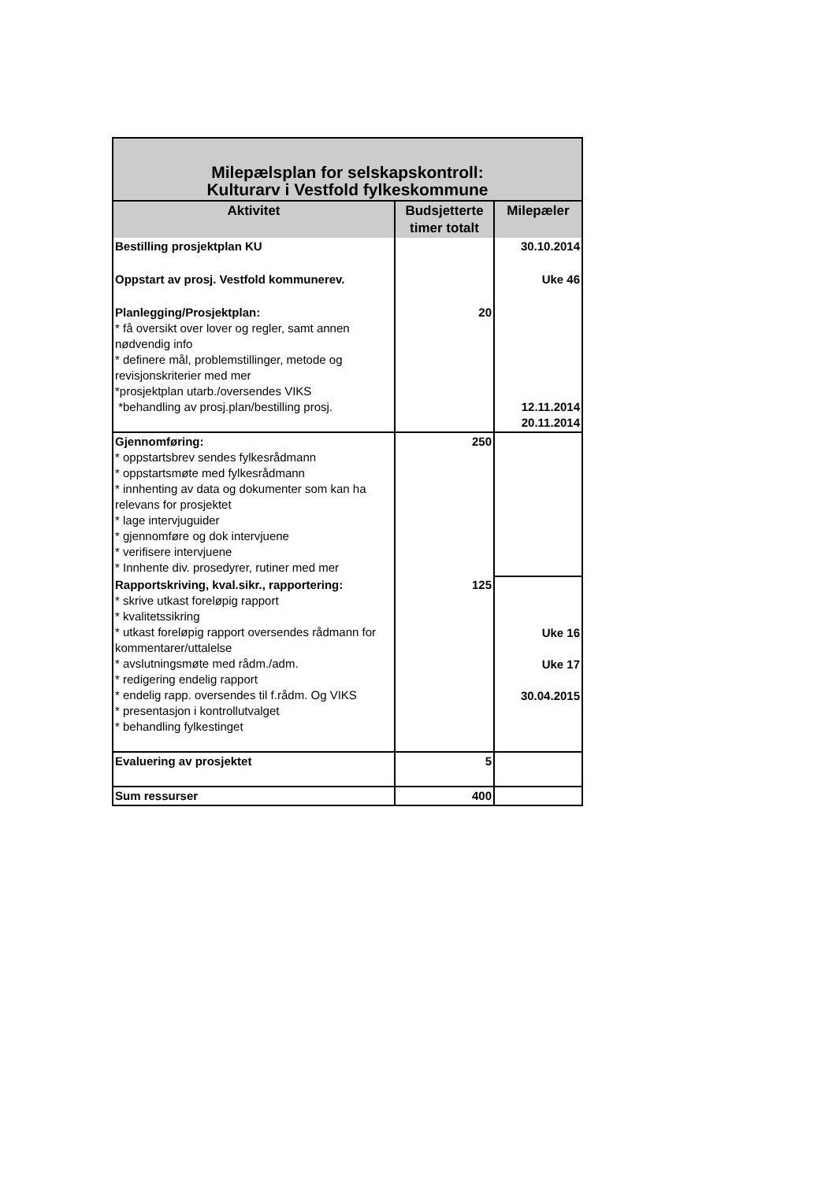| Milepælsplan for selskapskontroll: Kulturarv i Vestfold fylkeskommune | | |
| --- | --- | --- |
| Aktivitet | Budsjetterte timer totalt | Milepæler |
| Bestilling prosjektplan KU | | 30.10.2014 |
| Oppstart av prosj. Vestfold kommunerev. | | Uke 46 |
| Planlegging/Prosjektplan: * få oversikt over lover og regler, samt annen nødvendig info * definere mål, problemstillinger, metode og revisjonskriterier med mer *prosjektplan utarb./oversendes VIKS *behandling av prosj.plan/bestilling prosj. | 20 | 12.11.2014 20.11.2014 |
| Gjennomføring: * oppstartsbrev sendes fylkesrådmann * oppstartsmøte med fylkesrådmann * innhenting av data og dokumenter som kan ha relevans for prosjektet * lage intervjuguider * gjennomføre og dok intervjuene * verifisere intervjuene * Innhente div. prosedyrer, rutiner med mer | 250 | |
| Rapportskriving, kval.sikr., rapportering: * skrive utkast foreløpig rapport * kvalitetssikring * utkast foreløpig rapport oversendes rådmann for kommentarer/uttalelse * avslutningsmøte med rådm./adm. * redigering endelig rapport * endelig rapp. oversendes til f.rådm. Og VIKS * presentasjon i kontrollutvalget * behandling fylkestinget | 125 | Uke 16 Uke 17 30.04.2015 |
| Evaluering av prosjektet | 5 | |
| Sum ressurser | 400 | |